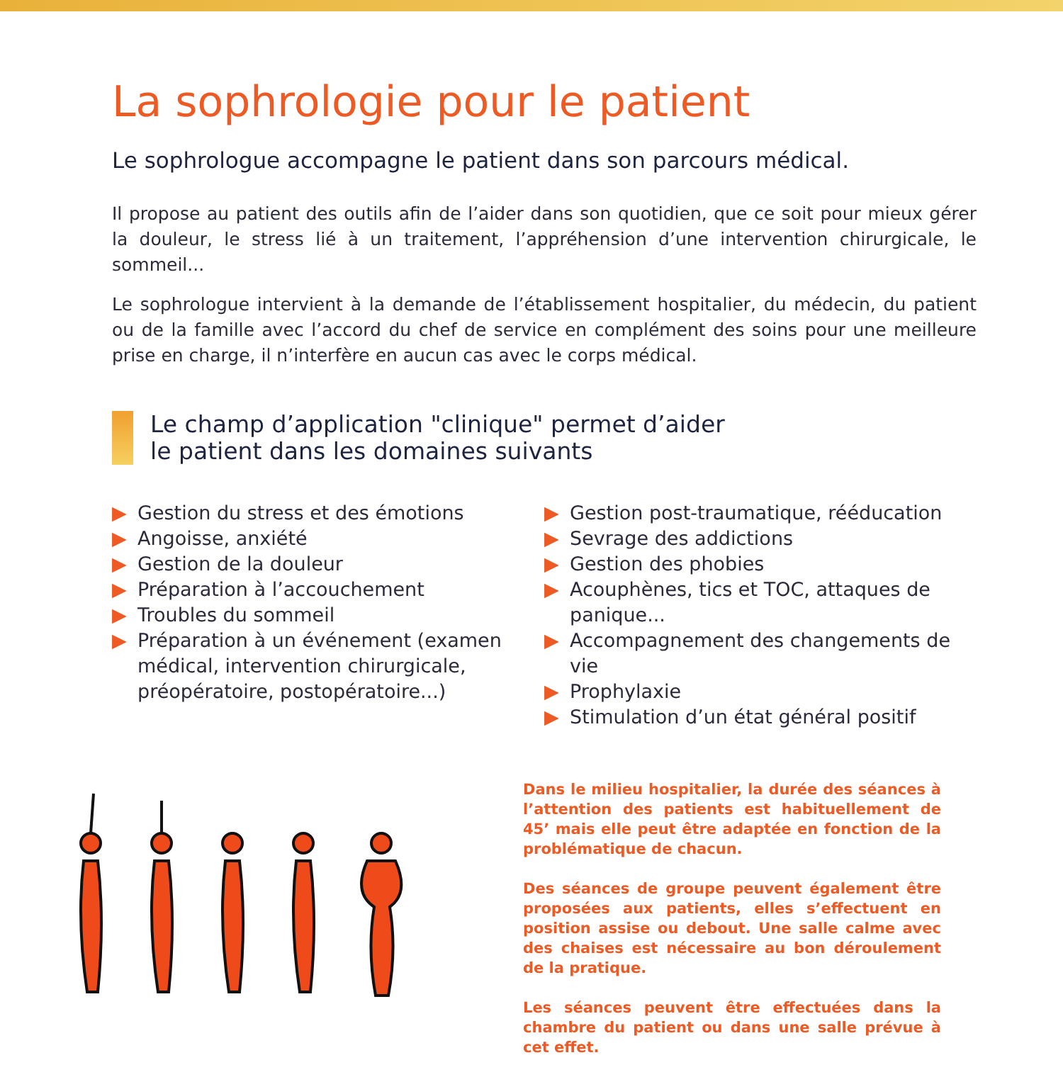La sophrologie pour le patient
Le sophrologue accompagne le patient dans son parcours médical.
Il propose au patient des outils afin de l’aider dans son quotidien, que ce soit pour mieux gérer la douleur, le stress lié à un traitement, l’appréhension d’une intervention chirurgicale, le sommeil...
Le sophrologue intervient à la demande de l’établissement hospitalier, du médecin, du patient ou de la famille avec l’accord du chef de service en complément des soins pour une meilleure prise en charge, il n’interfère en aucun cas avec le corps médical.
Le champ d’application "clinique" permet d’aider
le patient dans les domaines suivants
▶ Gestion du stress et des émotions
▶ Angoisse, anxiété
▶ Gestion de la douleur
▶ Préparation à l’accouchement
▶ Troubles du sommeil
▶ Préparation à un événement (examen médical, intervention chirurgicale, préopératoire, postopératoire...)
▶ Gestion post-traumatique, rééducation
▶ Sevrage des addictions
▶ Gestion des phobies
▶ Acouphènes, tics et TOC, attaques de panique...
▶ Accompagnement des changements de vie
▶ Prophylaxie
▶ Stimulation d’un état général positif
Dans le milieu hospitalier, la durée des séances à l’attention des patients est habituellement de 45’ mais elle peut être adaptée en fonction de la problématique de chacun.
Des séances de groupe peuvent également être proposées aux patients, elles s’effectuent en position assise ou debout. Une salle calme avec des chaises est nécessaire au bon déroulement de la pratique.
Les séances peuvent être effectuées dans la chambre du patient ou dans une salle prévue à cet effet.